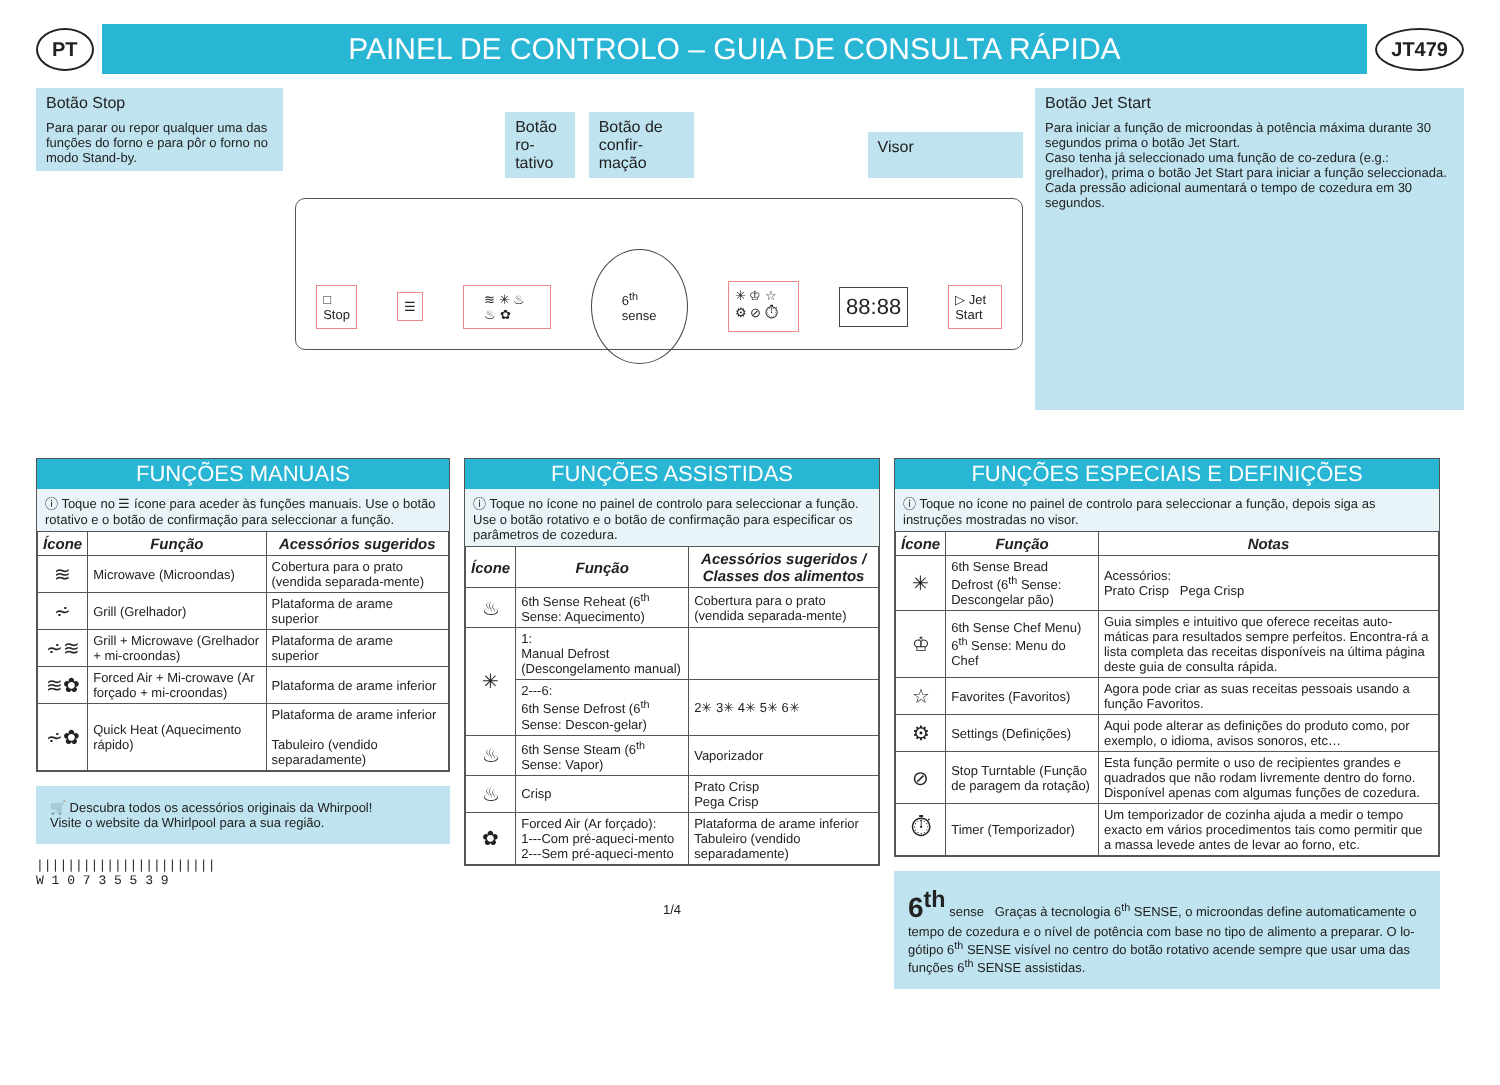PT
PAINEL DE CONTROLO – GUIA DE CONSULTA RÁPIDA
JT479
Botão Stop
Para parar ou repor qualquer uma das funções do forno e para pôr o forno no modo Stand-by.
Botão ro-
tativo
Botão de confir-
mação
Visor
□ Stop ☰ ≋ ✳ ♨ ♨ ✿ 6<sup>th</sup> sense ✳ ♔ ☆ ⚙ ⊘ ⏱ 88:88 ▷ Jet Start
Botão Jet Start
Para iniciar a função de microondas à potência máxima durante 30 segundos prima o botão Jet Start.
Caso tenha já seleccionado uma função de co-zedura (e.g.: grelhador), prima o botão Jet Start para iniciar a função seleccionada.
Cada pressão adicional aumentará o tempo de cozedura em 30 segundos.
FUNÇÕES MANUAIS
ⓘ Toque no ☰ ícone para aceder às funções manuais. Use o botão rotativo e o botão de confirmação para seleccionar a função.
| Ícone | Função | Acessórios sugeridos |
| --- | --- | --- |
| ≋ | Microwave (Microondas) | Cobertura para o prato (vendida separada-mente) |
| ⩫ | Grill (Grelhador) | Plataforma de arame superior |
| ⩫≋ | Grill + Microwave (Grelhador + mi-croondas) | Plataforma de arame superior |
| ≋✿ | Forced Air + Mi-crowave (Ar forçado + mi-croondas) | Plataforma de arame inferior |
| ⩫✿ | Quick Heat (Aquecimento rápido) | Plataforma de arame inferior Tabuleiro (vendido separadamente) |
🛒 Descubra todos os acessórios originais da Whirpool!
Visite o website da Whirlpool para a sua região.
|||||||||||||||||||||||
W 1 0 7 3 5 5 3 9
FUNÇÕES ASSISTIDAS
ⓘ Toque no ícone no painel de controlo para seleccionar a função. Use o botão rotativo e o botão de confirmação para especificar os parâmetros de cozedura.
| Ícone | Função | Acessórios sugeridos / Classes dos alimentos |
| --- | --- | --- |
| ♨ | 6th Sense Reheat (6<sup>th</sup> Sense: Aquecimento) | Cobertura para o prato (vendida separada-mente) |
| ✳ | 1: Manual Defrost (Descongelamento manual) | |
| | 2---6: 6th Sense Defrost (6<sup>th</sup> Sense: Descon-gelar) | 2✳ 3✳ 4✳ 5✳ 6✳ |
| ♨ | 6th Sense Steam (6<sup>th</sup> Sense: Vapor) | Vaporizador |
| ♨ | Crisp | Prato Crisp Pega Crisp |
| ✿ | Forced Air (Ar forçado): 1---Com pré-aqueci-mento 2---Sem pré-aqueci-mento | Plataforma de arame inferior Tabuleiro (vendido separadamente) |
1/4
FUNÇÕES ESPECIAIS E DEFINIÇÕES
ⓘ Toque no ícone no painel de controlo para seleccionar a função, depois siga as instruções mostradas no visor.
| Ícone | Função | Notas |
| --- | --- | --- |
| ✳ | 6th Sense Bread Defrost (6<sup>th</sup> Sense: Descongelar pão) | Acessórios: Prato Crisp Pega Crisp |
| ♔ | 6th Sense Chef Menu) 6<sup>th</sup> Sense: Menu do Chef | Guia simples e intuitivo que oferece receitas auto-máticas para resultados sempre perfeitos. Encontra-rá a lista completa das receitas disponíveis na última página deste guia de consulta rápida. |
| ☆ | Favorites (Favoritos) | Agora pode criar as suas receitas pessoais usando a função Favoritos. |
| ⚙ | Settings (Definições) | Aqui pode alterar as definições do produto como, por exemplo, o idioma, avisos sonoros, etc… |
| ⊘ | Stop Turntable (Função de paragem da rotação) | Esta função permite o uso de recipientes grandes e quadrados que não rodam livremente dentro do forno. Disponível apenas com algumas funções de cozedura. |
| ⏱ | Timer (Temporizador) | Um temporizador de cozinha ajuda a medir o tempo exacto em vários procedimentos tais como permitir que a massa levede antes de levar ao forno, etc. |
6<sup>th</sup> sense Graças à tecnologia 6<sup>th</sup> SENSE, o microondas define automaticamente o tempo de cozedura e o nível de potência com base no tipo de alimento a preparar. O lo-gótipo 6<sup>th</sup> SENSE visível no centro do botão rotativo acende sempre que usar uma das funções 6<sup>th</sup> SENSE assistidas.